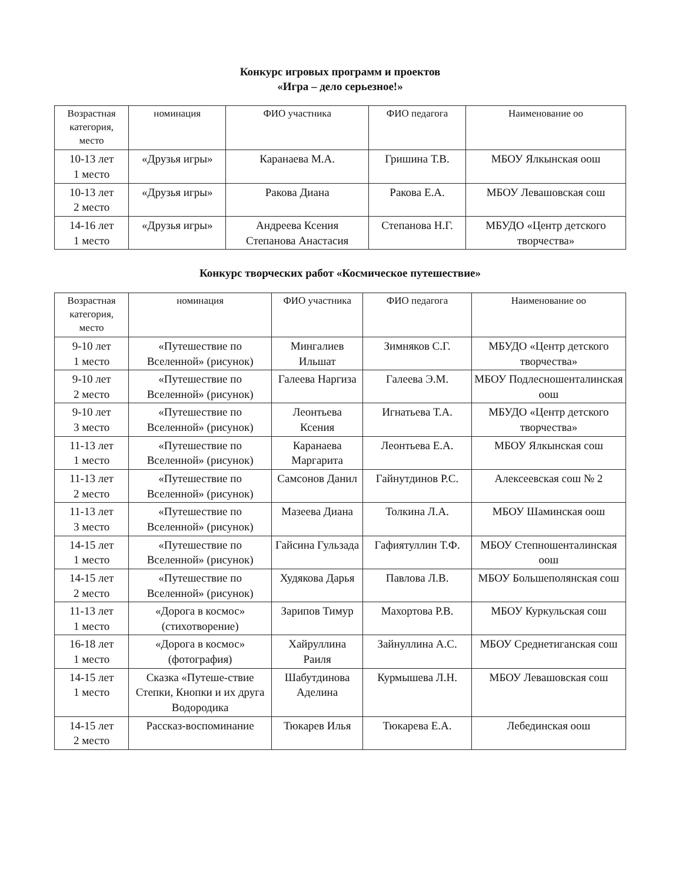Конкурс игровых программ и проектов
«Игра – дело серьезное!»
| Возрастная категория, место | номинация | ФИО участника | ФИО педагога | Наименование оо |
| --- | --- | --- | --- | --- |
| 10-13 лет 1 место | «Друзья игры» | Каранаева М.А. | Гришина Т.В. | МБОУ Ялкынская оош |
| 10-13 лет 2 место | «Друзья игры» | Ракова Диана | Ракова Е.А. | МБОУ Левашовская сош |
| 14-16 лет 1 место | «Друзья игры» | Андреева Ксения Степанова Анастасия | Степанова Н.Г. | МБУДО «Центр детского творчества» |
Конкурс творческих работ «Космическое путешествие»
| Возрастная категория, место | номинация | ФИО участника | ФИО педагога | Наименование оо |
| --- | --- | --- | --- | --- |
| 9-10 лет 1 место | «Путешествие по Вселенной» (рисунок) | Мингалиев Ильшат | Зимняков С.Г. | МБУДО «Центр детского творчества» |
| 9-10 лет 2 место | «Путешествие по Вселенной» (рисунок) | Галеева Наргиза | Галеева Э.М. | МБОУ Подлесношенталинская оош |
| 9-10 лет 3 место | «Путешествие по Вселенной» (рисунок) | Леонтьева Ксения | Игнатьева Т.А. | МБУДО «Центр детского творчества» |
| 11-13 лет 1 место | «Путешествие по Вселенной» (рисунок) | Каранаева Маргарита | Леонтьева Е.А. | МБОУ Ялкынская сош |
| 11-13 лет 2 место | «Путешествие по Вселенной» (рисунок) | Самсонов Данил | Гайнутдинов Р.С. | Алексеевская сош № 2 |
| 11-13 лет 3 место | «Путешествие по Вселенной» (рисунок) | Мазеева Диана | Толкина Л.А. | МБОУ Шаминская оош |
| 14-15 лет 1 место | «Путешествие по Вселенной» (рисунок) | Гайсина Гульзада | Гафиятуллин Т.Ф. | МБОУ Степношенталинская оош |
| 14-15 лет 2 место | «Путешествие по Вселенной» (рисунок) | Худякова Дарья | Павлова Л.В. | МБОУ Большеполянская сош |
| 11-13 лет 1 место | «Дорога в космос» (стихотворение) | Зарипов Тимур | Махортова Р.В. | МБОУ Куркульская сош |
| 16-18 лет 1 место | «Дорога в космос» (фотография) | Хайруллина Раиля | Зайнуллина А.С. | МБОУ Среднетиганская сош |
| 14-15 лет 1 место | Сказка «Путеше-ствие Степки, Кнопки и их друга Водородика | Шабутдинова Аделина | Курмышева Л.Н. | МБОУ Левашовская сош |
| 14-15 лет 2 место | Рассказ-воспоминание | Тюкарев Илья | Тюкарева Е.А. | Лебединская оош |